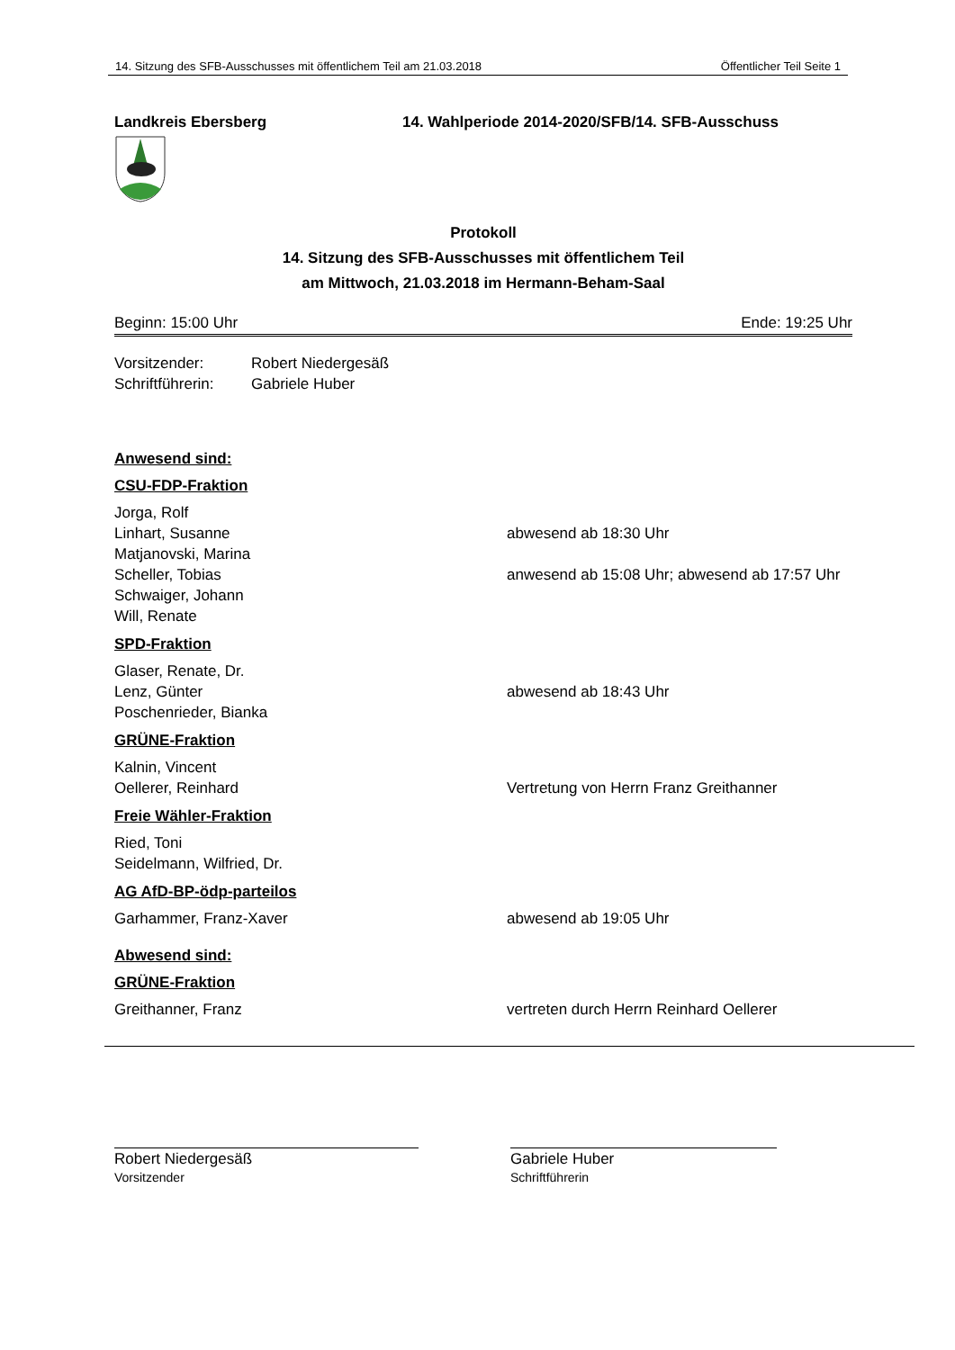14. Sitzung des SFB-Ausschusses mit öffentlichem Teil am 21.03.2018 Öffentlicher Teil Seite 1
Landkreis Ebersberg 14. Wahlperiode 2014-2020/SFB/14. SFB-Ausschuss
Protokoll
14. Sitzung des SFB-Ausschusses mit öffentlichem Teil
am Mittwoch, 21.03.2018 im Hermann-Beham-Saal
Beginn: 15:00 Uhr Ende: 19:25 Uhr
Vorsitzender: Robert Niedergesäß
Schriftführerin:
Gabriele Huber
Anwesend sind:
CSU-FDP-Fraktion
Jorga, Rolf
Linhart, Susanne abwesend ab 18:30 Uhr
Matjanovski, Marina
Scheller, Tobias anwesend ab 15:08 Uhr; abwesend ab 17:57 Uhr
Schwaiger, Johann
Will, Renate
SPD-Fraktion
Glaser, Renate, Dr.
Lenz, Günter abwesend ab 18:43 Uhr
Poschenrieder, Bianka
GRÜNE-Fraktion
Kalnin, Vincent
Oellerer, Reinhard Vertretung von Herrn Franz Greithanner
Freie Wähler-Fraktion
Ried, Toni
Seidelmann, Wilfried, Dr.
AG AfD-BP-ödp-parteilos
Garhammer, Franz-Xaver abwesend ab 19:05 Uhr
Abwesend sind:
GRÜNE-Fraktion
Greithanner, Franz vertreten durch Herrn Reinhard Oellerer
Robert Niedergesäß
Vorsitzender
Gabriele Huber
Schriftführerin